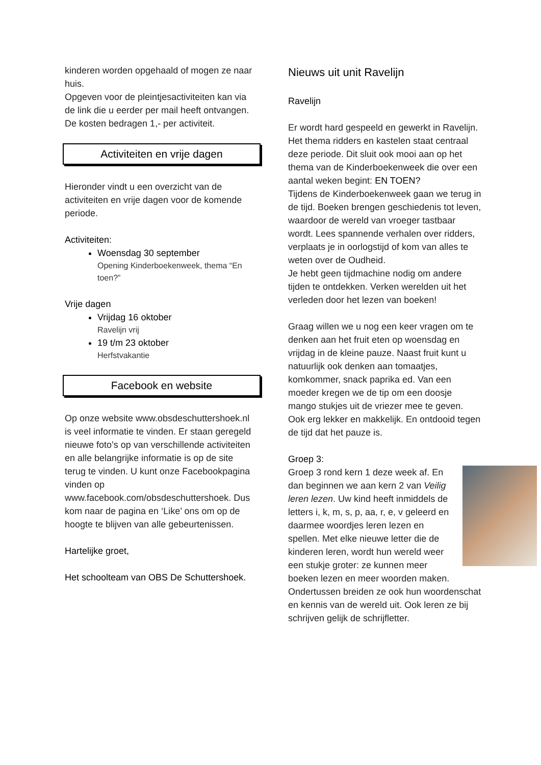kinderen worden opgehaald of mogen ze naar huis.
Opgeven voor de pleintjesactiviteiten kan via de link die u eerder per mail heeft ontvangen. De kosten bedragen 1,- per activiteit.
Activiteiten en vrije dagen
Hieronder vindt u een overzicht van de activiteiten en vrije dagen voor de komende periode.
Activiteiten:
Woensdag 30 september
Opening Kinderboekenweek, thema “En toen?”
Vrije dagen
Vrijdag 16 oktober
Ravelijn vrij
19 t/m 23 oktober
Herfstvakantie
Facebook en website
Op onze website www.obsdeschuttershoek.nl is veel informatie te vinden. Er staan geregeld nieuwe foto’s op van verschillende activiteiten en alle belangrijke informatie is op de site terug te vinden. U kunt onze Facebookpagina vinden op www.facebook.com/obsdeschuttershoek. Dus kom naar de pagina en ‘Like’ ons om op de hoogte te blijven van alle gebeurtenissen.
Hartelijke groet,
Het schoolteam van OBS De Schuttershoek.
Nieuws uit unit Ravelijn
Ravelijn
Er wordt hard gespeeld en gewerkt in Ravelijn. Het thema ridders en kastelen staat centraal deze periode. Dit sluit ook mooi aan op het thema van de Kinderboekenweek die over een aantal weken begint: EN TOEN?
Tijdens de Kinderboekenweek gaan we terug in de tijd. Boeken brengen geschiedenis tot leven, waardoor de wereld van vroeger tastbaar wordt. Lees spannende verhalen over ridders, verplaats je in oorlogstijd of kom van alles te weten over de Oudheid.
Je hebt geen tijdmachine nodig om andere tijden te ontdekken. Verken werelden uit het verleden door het lezen van boeken!
Graag willen we u nog een keer vragen om te denken aan het fruit eten op woensdag en vrijdag in de kleine pauze. Naast fruit kunt u natuurlijk ook denken aan tomaatjes, komkommer, snack paprika ed. Van een moeder kregen we de tip om een doosje mango stukjes uit de vriezer mee te geven. Ook erg lekker en makkelijk. En ontdooid tegen de tijd dat het pauze is.
Groep 3:
Groep 3 rond kern 1 deze week af. En dan beginnen we aan kern 2 van Veilig leren lezen. Uw kind heeft inmiddels de letters i, k, m, s, p, aa, r, e, v geleerd en daarmee woordjes leren lezen en spellen. Met elke nieuwe letter die de kinderen leren, wordt hun wereld weer een stukje groter: ze kunnen meer boeken lezen en meer woorden maken. Ondertussen breiden ze ook hun woordenschat en kennis van de wereld uit. Ook leren ze bij schrijven gelijk de schrijfletter.